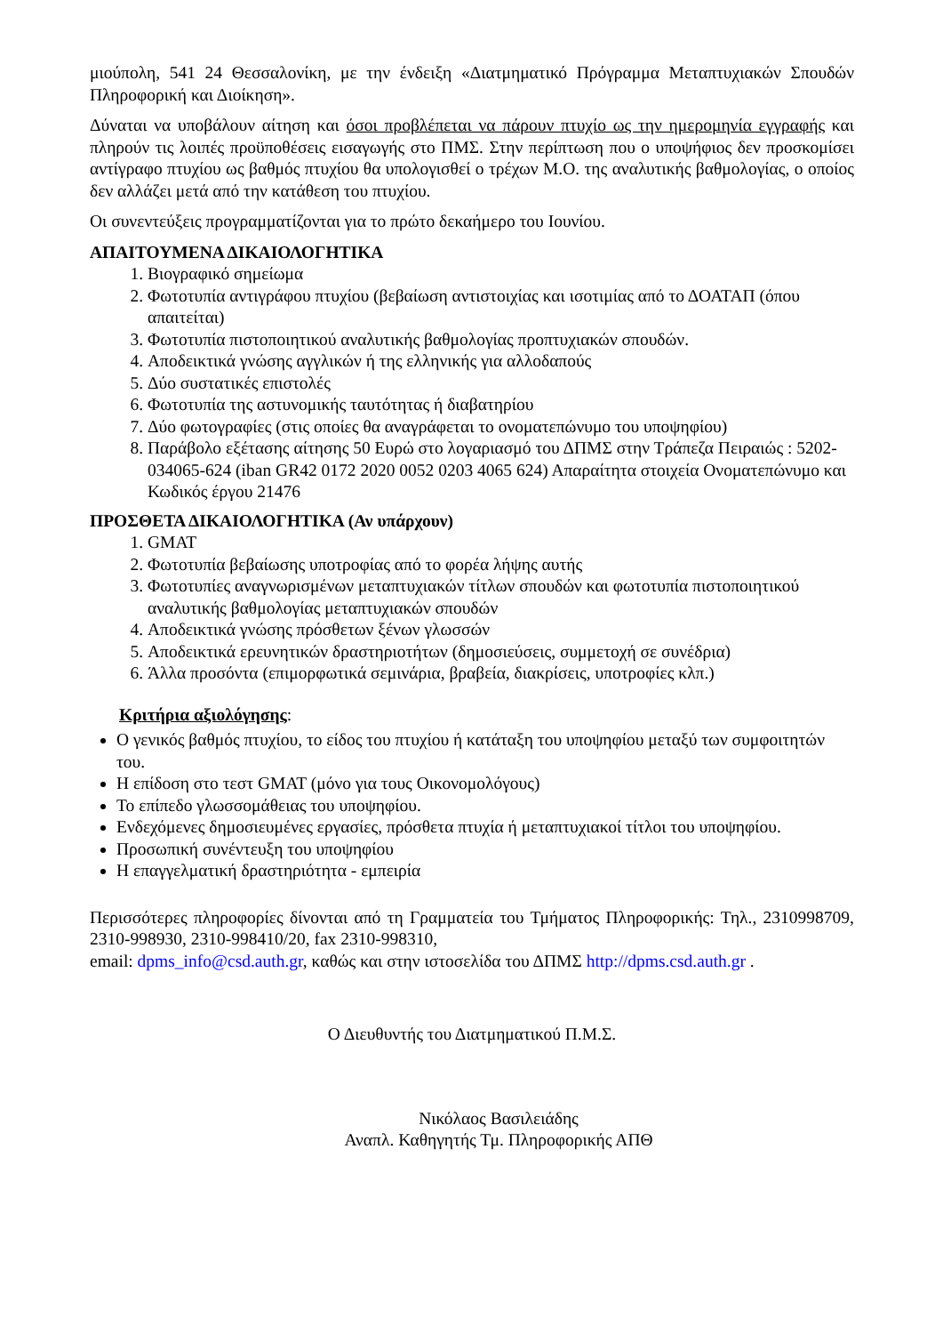μιούπολη, 541 24 Θεσσαλονίκη, με την ένδειξη «Διατμηματικό Πρόγραμμα Μεταπτυχιακών Σπουδών Πληροφορική και Διοίκηση».
Δύναται να υποβάλουν αίτηση και όσοι προβλέπεται να πάρουν πτυχίο ως την ημερομηνία εγγραφής και πληρούν τις λοιπές προϋποθέσεις εισαγωγής στο ΠΜΣ. Στην περίπτωση που ο υποψήφιος δεν προσκομίσει αντίγραφο πτυχίου ως βαθμός πτυχίου θα υπολογισθεί ο τρέχων Μ.Ο. της αναλυτικής βαθμολογίας, ο οποίος δεν αλλάζει μετά από την κατάθεση του πτυχίου.
Οι συνεντεύξεις προγραμματίζονται για το πρώτο δεκαήμερο του Ιουνίου.
ΑΠΑΙΤΟΥΜΕΝΑ ΔΙΚΑΙΟΛΟΓΗΤΙΚΑ
1. Βιογραφικό σημείωμα
2. Φωτοτυπία αντιγράφου πτυχίου (βεβαίωση αντιστοιχίας και ισοτιμίας από το ΔΟΑΤΑΠ (όπου απαιτείται)
3. Φωτοτυπία πιστοποιητικού αναλυτικής βαθμολογίας προπτυχιακών σπουδών.
4. Αποδεικτικά γνώσης αγγλικών ή της ελληνικής για αλλοδαπούς
5. Δύο συστατικές επιστολές
6. Φωτοτυπία της αστυνομικής ταυτότητας ή διαβατηρίου
7. Δύο φωτογραφίες (στις οποίες θα αναγράφεται το ονοματεπώνυμο του υποψηφίου)
8. Παράβολο εξέτασης αίτησης 50 Ευρώ στο λογαριασμό του ΔΠΜΣ στην Τράπεζα Πειραιώς : 5202-034065-624 (iban GR42 0172 2020 0052 0203 4065 624) Απαραίτητα στοιχεία Ονοματεπώνυμο και Κωδικός έργου 21476
ΠΡΟΣΘΕΤΑ ΔΙΚΑΙΟΛΟΓΗΤΙΚΑ (Αν υπάρχουν)
1. GMAT
2. Φωτοτυπία βεβαίωσης υποτροφίας από το φορέα λήψης αυτής
3. Φωτοτυπίες αναγνωρισμένων μεταπτυχιακών τίτλων σπουδών και φωτοτυπία πιστοποιητικού αναλυτικής βαθμολογίας μεταπτυχιακών σπουδών
4. Αποδεικτικά γνώσης πρόσθετων ξένων γλωσσών
5. Αποδεικτικά ερευνητικών δραστηριοτήτων (δημοσιεύσεις, συμμετοχή σε συνέδρια)
6. Άλλα προσόντα (επιμορφωτικά σεμινάρια, βραβεία, διακρίσεις, υποτροφίες κλπ.)
Κριτήρια αξιολόγησης:
Ο γενικός βαθμός πτυχίου, το είδος του πτυχίου ή κατάταξη του υποψηφίου μεταξύ των συμφοιτητών του.
Η επίδοση στο τεστ GMAT (μόνο για τους Οικονομολόγους)
Το επίπεδο γλωσσομάθειας του υποψηφίου.
Ενδεχόμενες δημοσιευμένες εργασίες, πρόσθετα πτυχία ή μεταπτυχιακοί τίτλοι του υποψηφίου.
Προσωπική συνέντευξη του υποψηφίου
Η επαγγελματική δραστηριότητα - εμπειρία
Περισσότερες πληροφορίες δίνονται από τη Γραμματεία του Τμήματος Πληροφορικής: Τηλ., 2310998709, 2310-998930, 2310-998410/20, fax 2310-998310,
email: dpms_info@csd.auth.gr, καθώς και στην ιστοσελίδα του ΔΠΜΣ http://dpms.csd.auth.gr .
Ο Διευθυντής του Διατμηματικού Π.Μ.Σ.
Νικόλαος Βασιλειάδης
Αναπλ. Καθηγητής Τμ. Πληροφορικής ΑΠΘ